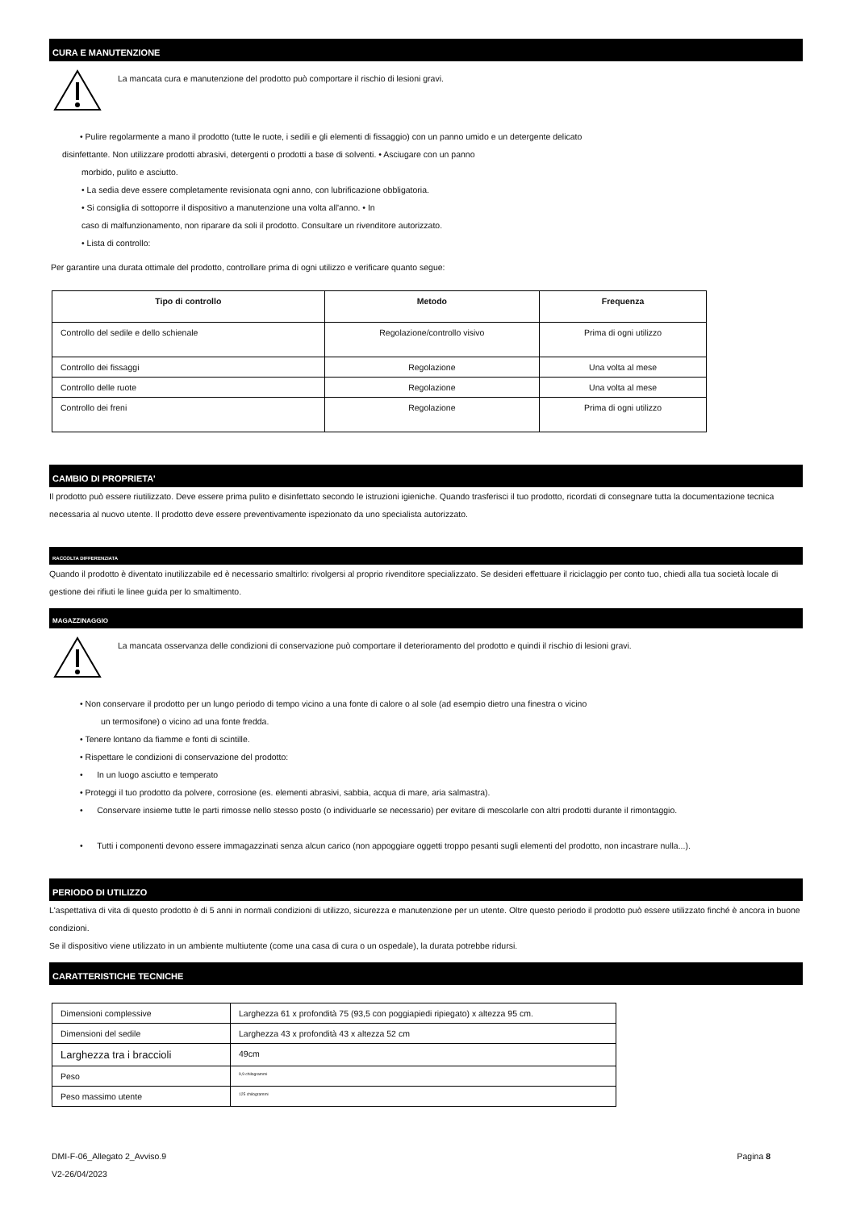CURA E MANUTENZIONE
La mancata cura e manutenzione del prodotto può comportare il rischio di lesioni gravi.
• Pulire regolarmente a mano il prodotto (tutte le ruote, i sedili e gli elementi di fissaggio) con un panno umido e un detergente delicato
disinfettante. Non utilizzare prodotti abrasivi, detergenti o prodotti a base di solventi. • Asciugare con un panno
morbido, pulito e asciutto.
• La sedia deve essere completamente revisionata ogni anno, con lubrificazione obbligatoria.
• Si consiglia di sottoporre il dispositivo a manutenzione una volta all'anno. • In
caso di malfunzionamento, non riparare da soli il prodotto. Consultare un rivenditore autorizzato.
• Lista di controllo:
Per garantire una durata ottimale del prodotto, controllare prima di ogni utilizzo e verificare quanto segue:
| Tipo di controllo | Metodo | Frequenza |
| --- | --- | --- |
| Controllo del sedile e dello schienale | Regolazione/controllo visivo | Prima di ogni utilizzo |
| Controllo dei fissaggi | Regolazione | Una volta al mese |
| Controllo delle ruote | Regolazione | Una volta al mese |
| Controllo dei freni | Regolazione | Prima di ogni utilizzo |
CAMBIO DI PROPRIETA'
Il prodotto può essere riutilizzato. Deve essere prima pulito e disinfettato secondo le istruzioni igieniche. Quando trasferisci il tuo prodotto, ricordati di consegnare tutta la documentazione tecnica necessaria al nuovo utente. Il prodotto deve essere preventivamente ispezionato da uno specialista autorizzato.
RACCOLTA DIFFERENZIATA
Quando il prodotto è diventato inutilizzabile ed è necessario smaltirlo: rivolgersi al proprio rivenditore specializzato. Se desideri effettuare il riciclaggio per conto tuo, chiedi alla tua società locale di gestione dei rifiuti le linee guida per lo smaltimento.
MAGAZZINAGGIO
La mancata osservanza delle condizioni di conservazione può comportare il deterioramento del prodotto e quindi il rischio di lesioni gravi.
• Non conservare il prodotto per un lungo periodo di tempo vicino a una fonte di calore o al sole (ad esempio dietro una finestra o vicino
un termosifone) o vicino ad una fonte fredda.
• Tenere lontano da fiamme e fonti di scintille.
• Rispettare le condizioni di conservazione del prodotto:
• In un luogo asciutto e temperato
• Proteggi il tuo prodotto da polvere, corrosione (es. elementi abrasivi, sabbia, acqua di mare, aria salmastra).
• Conservare insieme tutte le parti rimosse nello stesso posto (o individuarle se necessario) per evitare di mescolarle con altri prodotti durante il rimontaggio.
• Tutti i componenti devono essere immagazzinati senza alcun carico (non appoggiare oggetti troppo pesanti sugli elementi del prodotto, non incastrare nulla...).
PERIODO DI UTILIZZO
L'aspettativa di vita di questo prodotto è di 5 anni in normali condizioni di utilizzo, sicurezza e manutenzione per un utente. Oltre questo periodo il prodotto può essere utilizzato finché è ancora in buone condizioni.
Se il dispositivo viene utilizzato in un ambiente multiutente (come una casa di cura o un ospedale), la durata potrebbe ridursi.
CARATTERISTICHE TECNICHE
| Dimensioni complessive | Larghezza 61 x profondità 75 (93,5 con poggiapiedi ripiegato) x altezza 95 cm. |
| Dimensioni del sedile | Larghezza 43 x profondità 43 x altezza 52 cm |
| Larghezza tra i braccioli | 49cm |
| Peso | 9,9 chilogrammi |
| Peso massimo utente | 125 chilogrammi |
DMI-F-06_Allegato 2_Avviso.9
V2-26/04/2023
Pagina 8